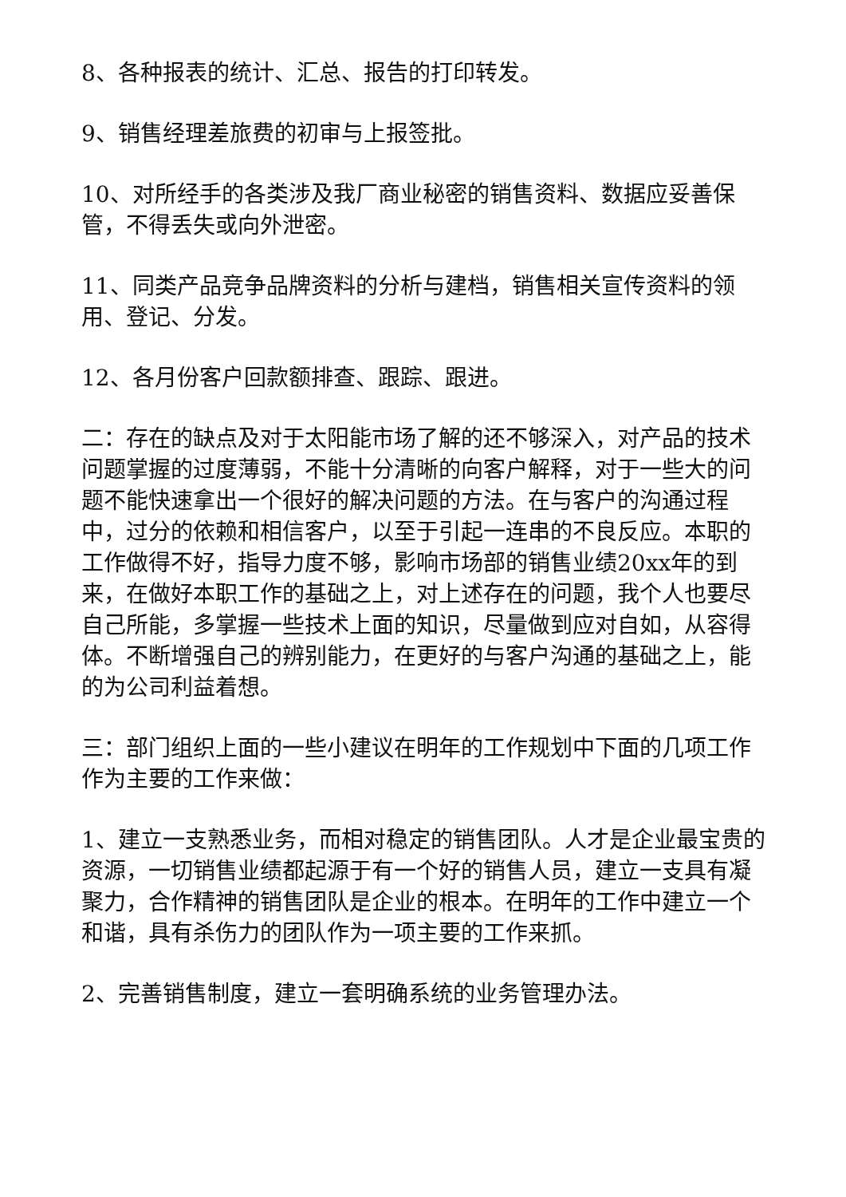8、各种报表的统计、汇总、报告的打印转发。
9、销售经理差旅费的初审与上报签批。
10、对所经手的各类涉及我厂商业秘密的销售资料、数据应妥善保管，不得丢失或向外泄密。
11、同类产品竞争品牌资料的分析与建档，销售相关宣传资料的领用、登记、分发。
12、各月份客户回款额排查、跟踪、跟进。
二：存在的缺点及对于太阳能市场了解的还不够深入，对产品的技术问题掌握的过度薄弱，不能十分清晰的向客户解释，对于一些大的问题不能快速拿出一个很好的解决问题的方法。在与客户的沟通过程中，过分的依赖和相信客户，以至于引起一连串的不良反应。本职的工作做得不好，指导力度不够，影响市场部的销售业绩20xx年的到来，在做好本职工作的基础之上，对上述存在的问题，我个人也要尽自己所能，多掌握一些技术上面的知识，尽量做到应对自如，从容得体。不断增强自己的辨别能力，在更好的与客户沟通的基础之上，能的为公司利益着想。
三：部门组织上面的一些小建议在明年的工作规划中下面的几项工作作为主要的工作来做：
1、建立一支熟悉业务，而相对稳定的销售团队。人才是企业最宝贵的资源，一切销售业绩都起源于有一个好的销售人员，建立一支具有凝聚力，合作精神的销售团队是企业的根本。在明年的工作中建立一个和谐，具有杀伤力的团队作为一项主要的工作来抓。
2、完善销售制度，建立一套明确系统的业务管理办法。